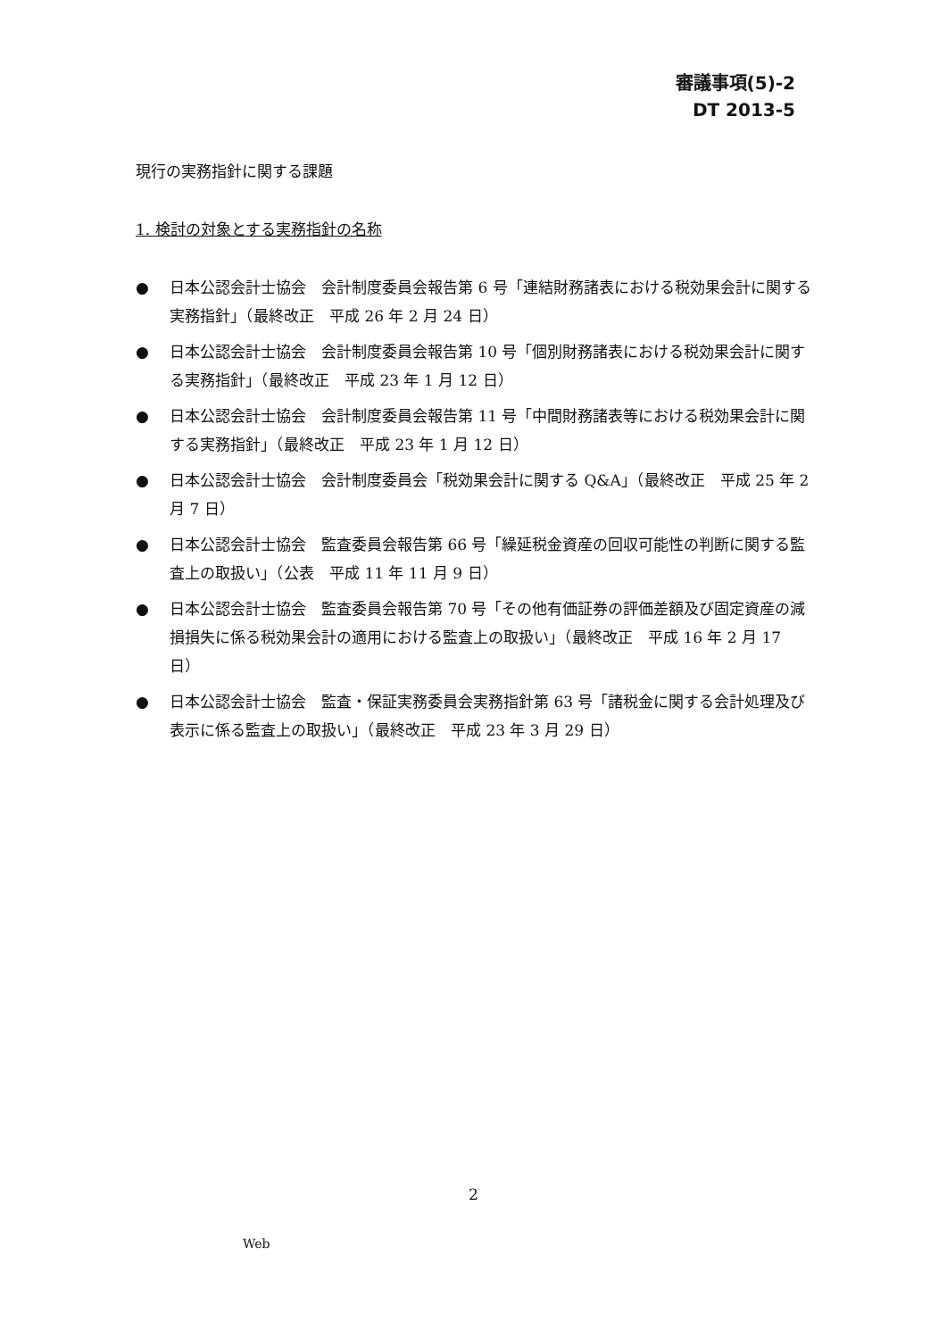審議事項(5)-2
DT 2013-5
現行の実務指針に関する課題
1. 検討の対象とする実務指針の名称
● 日本公認会計士協会　会計制度委員会報告第 6 号「連結財務諸表における税効果会計に関する実務指針」（最終改正　平成 26 年 2 月 24 日）
● 日本公認会計士協会　会計制度委員会報告第 10 号「個別財務諸表における税効果会計に関する実務指針」（最終改正　平成 23 年 1 月 12 日）
● 日本公認会計士協会　会計制度委員会報告第 11 号「中間財務諸表等における税効果会計に関する実務指針」（最終改正　平成 23 年 1 月 12 日）
● 日本公認会計士協会　会計制度委員会「税効果会計に関する Q&A」（最終改正　平成 25 年 2 月 7 日）
● 日本公認会計士協会　監査委員会報告第 66 号「繰延税金資産の回収可能性の判断に関する監査上の取扱い」（公表　平成 11 年 11 月 9 日）
● 日本公認会計士協会　監査委員会報告第 70 号「その他有価証券の評価差額及び固定資産の減損損失に係る税効果会計の適用における監査上の取扱い」（最終改正　平成 16 年 2 月 17 日）
● 日本公認会計士協会　監査・保証実務委員会実務指針第 63 号「諸税金に関する会計処理及び表示に係る監査上の取扱い」（最終改正　平成 23 年 3 月 29 日）
2
Web